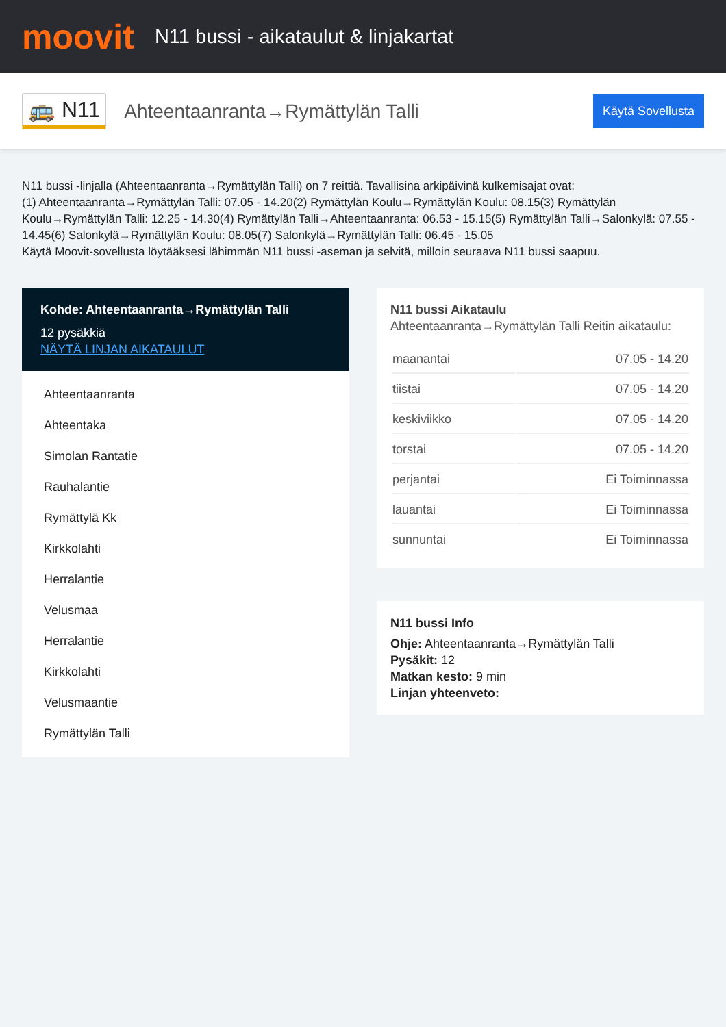moovit
N11 bussi - aikataulut & linjakartat
🚌 N11
Ahteentaanranta→Rymättylän Talli
Käytä Sovellusta
N11 bussi -linjalla (Ahteentaanranta→Rymättylän Talli) on 7 reittiä. Tavallisina arkipäivinä kulkemisajat ovat:
(1) Ahteentaanranta→Rymättylän Talli: 07.05 - 14.20(2) Rymättylän Koulu→Rymättylän Koulu: 08.15(3) Rymättylän Koulu→Rymättylän Talli: 12.25 - 14.30(4) Rymättylän Talli→Ahteentaanranta: 06.53 - 15.15(5) Rymättylän Talli→Salonkylä: 07.55 - 14.45(6) Salonkylä→Rymättylän Koulu: 08.05(7) Salonkylä→Rymättylän Talli: 06.45 - 15.05
Käytä Moovit-sovellusta löytääksesi lähimmän N11 bussi -aseman ja selvitä, milloin seuraava N11 bussi saapuu.
Kohde: Ahteentaanranta→Rymättylän Talli
12 pysäkkiä
NÄYTÄ LINJAN AIKATAULUT
Ahteentaanranta
Ahteentaka
Simolan Rantatie
Rauhalantie
Rymättylä Kk
Kirkkolahti
Herralantie
Velusmaa
Herralantie
Kirkkolahti
Velusmaantie
Rymättylän Talli
N11 bussi Aikataulu
Ahteentaanranta→Rymättylän Talli Reitin aikataulu:
| maanantai | 07.05 - 14.20 |
| tiistai | 07.05 - 14.20 |
| keskiviikko | 07.05 - 14.20 |
| torstai | 07.05 - 14.20 |
| perjantai | Ei Toiminnassa |
| lauantai | Ei Toiminnassa |
| sunnuntai | Ei Toiminnassa |
N11 bussi Info
Ohje: Ahteentaanranta→Rymättylän Talli
Pysäkit: 12
Matkan kesto: 9 min
Linjan yhteenveto: